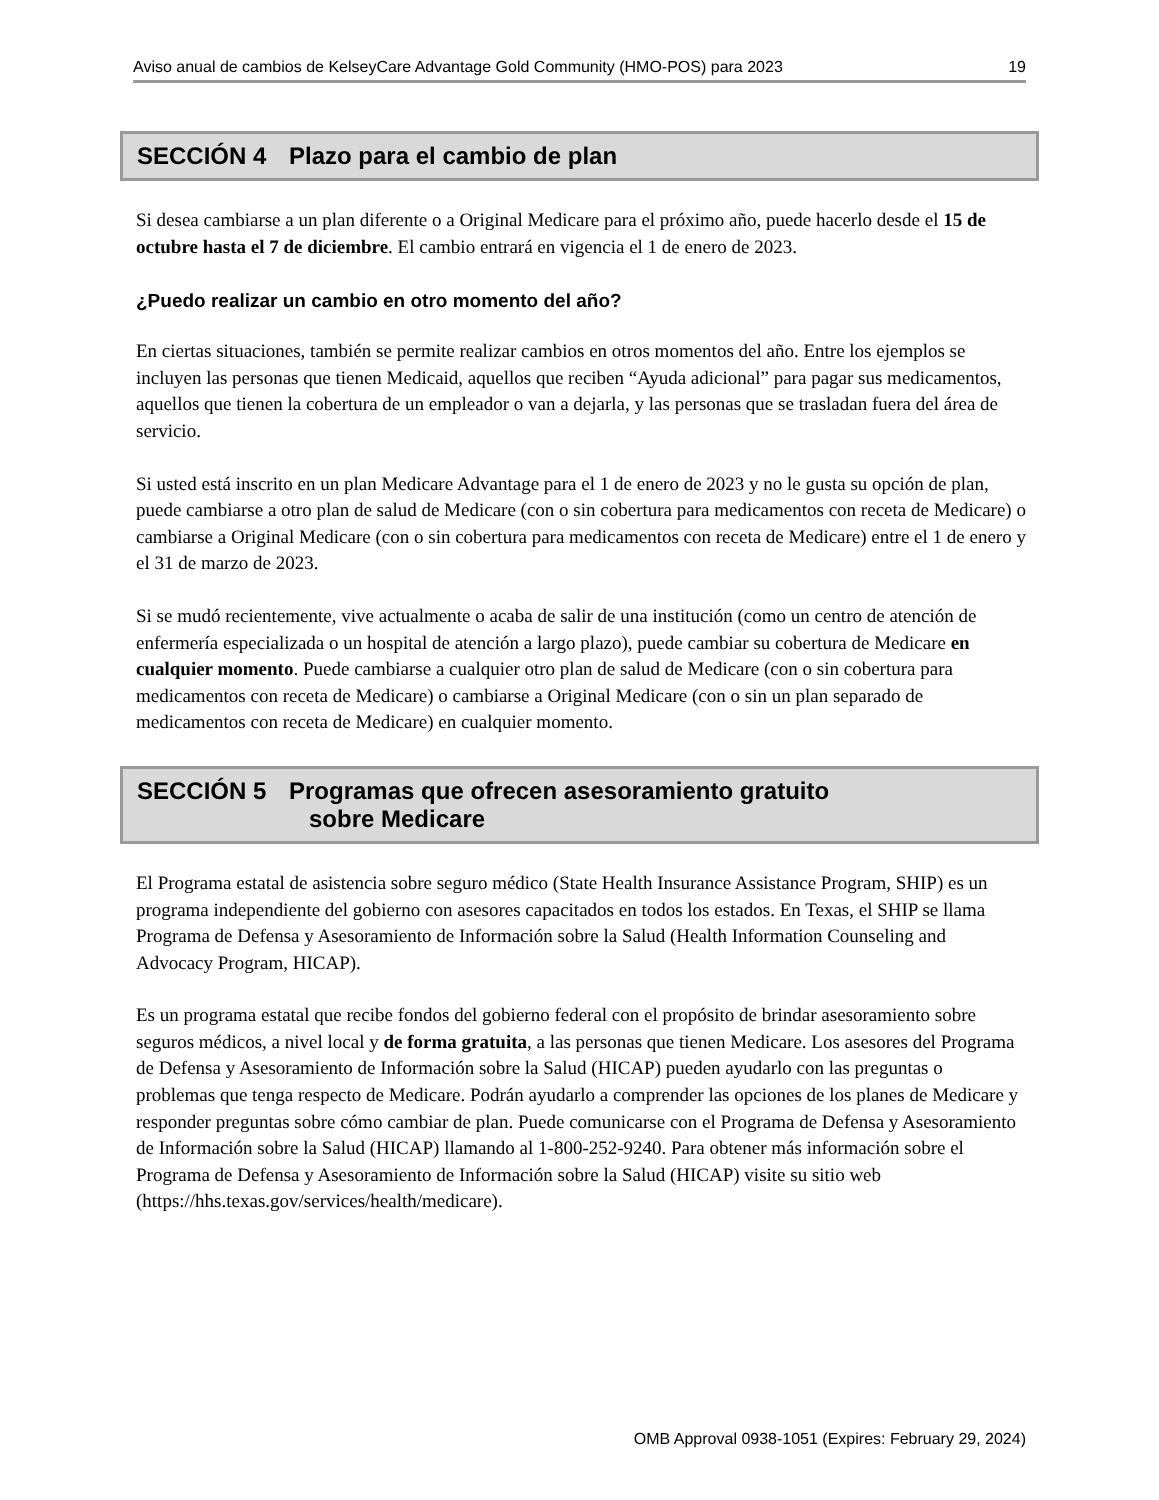Aviso anual de cambios de KelseyCare Advantage Gold Community (HMO-POS) para 2023 19
SECCIÓN 4 Plazo para el cambio de plan
Si desea cambiarse a un plan diferente o a Original Medicare para el próximo año, puede hacerlo desde el 15 de octubre hasta el 7 de diciembre. El cambio entrará en vigencia el 1 de enero de 2023.
¿Puedo realizar un cambio en otro momento del año?
En ciertas situaciones, también se permite realizar cambios en otros momentos del año. Entre los ejemplos se incluyen las personas que tienen Medicaid, aquellos que reciben “Ayuda adicional” para pagar sus medicamentos, aquellos que tienen la cobertura de un empleador o van a dejarla, y las personas que se trasladan fuera del área de servicio.
Si usted está inscrito en un plan Medicare Advantage para el 1 de enero de 2023 y no le gusta su opción de plan, puede cambiarse a otro plan de salud de Medicare (con o sin cobertura para medicamentos con receta de Medicare) o cambiarse a Original Medicare (con o sin cobertura para medicamentos con receta de Medicare) entre el 1 de enero y el 31 de marzo de 2023.
Si se mudó recientemente, vive actualmente o acaba de salir de una institución (como un centro de atención de enfermería especializada o un hospital de atención a largo plazo), puede cambiar su cobertura de Medicare en cualquier momento. Puede cambiarse a cualquier otro plan de salud de Medicare (con o sin cobertura para medicamentos con receta de Medicare) o cambiarse a Original Medicare (con o sin un plan separado de medicamentos con receta de Medicare) en cualquier momento.
SECCIÓN 5 Programas que ofrecen asesoramiento gratuito
sobre Medicare
El Programa estatal de asistencia sobre seguro médico (State Health Insurance Assistance Program, SHIP) es un programa independiente del gobierno con asesores capacitados en todos los estados. En Texas, el SHIP se llama Programa de Defensa y Asesoramiento de Información sobre la Salud (Health Information Counseling and Advocacy Program, HICAP).
Es un programa estatal que recibe fondos del gobierno federal con el propósito de brindar asesoramiento sobre seguros médicos, a nivel local y de forma gratuita, a las personas que tienen Medicare. Los asesores del Programa de Defensa y Asesoramiento de Información sobre la Salud (HICAP) pueden ayudarlo con las preguntas o problemas que tenga respecto de Medicare. Podrán ayudarlo a comprender las opciones de los planes de Medicare y responder preguntas sobre cómo cambiar de plan. Puede comunicarse con el Programa de Defensa y Asesoramiento de Información sobre la Salud (HICAP) llamando al 1-800-252-9240. Para obtener más información sobre el Programa de Defensa y Asesoramiento de Información sobre la Salud (HICAP) visite su sitio web (https://hhs.texas.gov/services/health/medicare).
OMB Approval 0938-1051 (Expires: February 29, 2024)